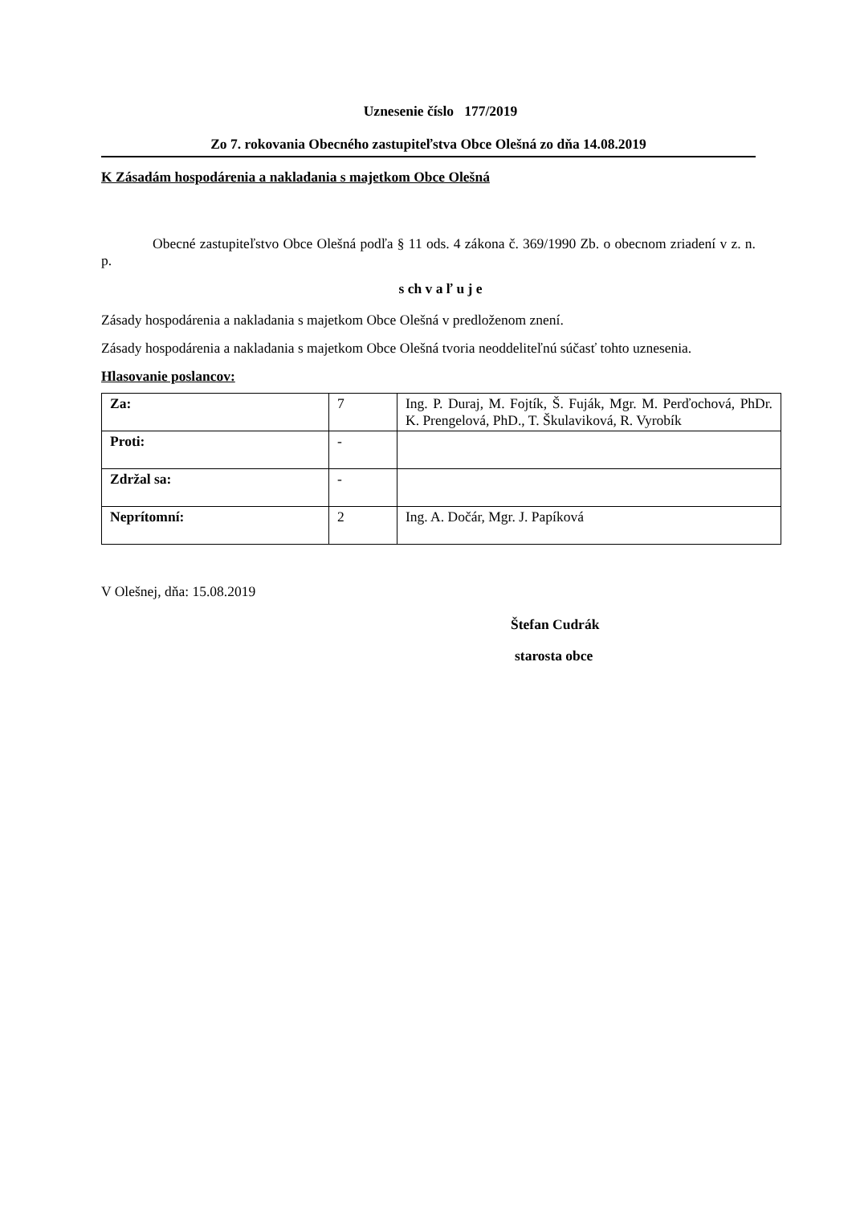Uznesenie číslo 177/2019
Zo 7. rokovania Obecného zastupiteľstva Obce Olešná zo dňa 14.08.2019
K Zásadám hospodárenia a nakladania s majetkom Obce Olešná
Obecné zastupiteľstvo Obce Olešná podľa § 11 ods. 4 zákona č. 369/1990 Zb. o obecnom zriadení v z. n. p.
s ch v a ľ u j e
Zásady hospodárenia a nakladania s majetkom Obce Olešná v predloženom znení.
Zásady hospodárenia a nakladania s majetkom Obce Olešná tvoria neoddeliteľnú súčasť tohto uznesenia.
Hlasovanie poslancov:
| Za: | 7 | Ing. P. Duraj, M. Fojtík, Š. Fuják, Mgr. M. Perďochová, PhDr. K. Prengelová, PhD., T. Škulaviková, R. Vyrobík |
| Proti: | - | |
| Zdržal sa: | - | |
| Neprítomní: | 2 | Ing. A. Dočár, Mgr. J. Papíková |
V Olešnej, dňa: 15.08.2019
Štefan Cudrák
starosta obce